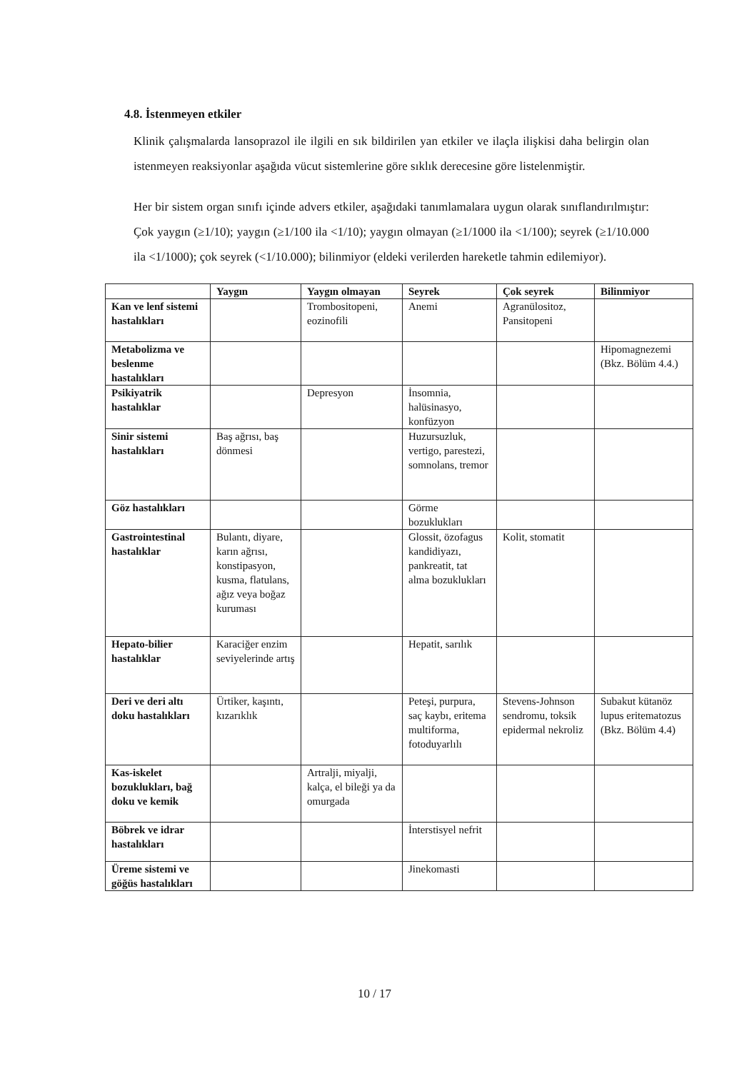4.8. İstenmeyen etkiler
Klinik çalışmalarda lansoprazol ile ilgili en sık bildirilen yan etkiler ve ilaçla ilişkisi daha belirgin olan istenmeyen reaksiyonlar aşağıda vücut sistemlerine göre sıklık derecesine göre listelenmiştir.
Her bir sistem organ sınıfı içinde advers etkiler, aşağıdaki tanımlamalara uygun olarak sınıflandırılmıştır: Çok yaygın (≥1/10); yaygın (≥1/100 ila <1/10); yaygın olmayan (≥1/1000 ila <1/100); seyrek (≥1/10.000 ila <1/1000); çok seyrek (<1/10.000); bilinmiyor (eldeki verilerden hareketle tahmin edilemiyor).
| | Yaygın | Yaygın olmayan | Seyrek | Çok seyrek | Bilinmiyor |
| --- | --- | --- | --- | --- | --- |
| Kan ve lenf sistemi hastalıkları | | Trombositopeni, eozinofili | Anemi | Agranülositoz, Pansitopeni | |
| Metabolizma ve beslenme hastalıkları | | | | | Hipomagnezemi (Bkz. Bölüm 4.4.) |
| Psikiyatrik hastalıklar | | Depresyon | İnsomnia, halüsinasyo, konfüzyon | | |
| Sinir sistemi hastalıkları | Baş ağrısı, baş dönmesi | | Huzursuzluk, vertigo, parestezi, somnolans, tremor | | |
| Göz hastalıkları | | | Görme bozuklukları | | |
| Gastrointestinal hastalıklar | Bulantı, diyare, karın ağrısı, konstipasyon, kusma, flatulans, ağız veya boğaz kuruması | | Glossit, özofagus kandidiyazı, pankreatit, tat alma bozuklukları | Kolit, stomatit | |
| Hepato-bilier hastalıklar | Karaciğer enzim seviyelerinde artış | | Hepatit, sarılık | | |
| Deri ve deri altı doku hastalıkları | Ürtiker, kaşıntı, kızarıklık | | Peteşi, purpura, saç kaybı, eritema multiforma, fotoduyarlılı | Stevens-Johnson sendromu, toksik epidermal nekroliz | Subakut kütanöz lupus eritematozus (Bkz. Bölüm 4.4) |
| Kas-iskelet bozuklukları, bağ doku ve kemik | | Artralji, miyalji, kalça, el bileği ya da omurgada | | | |
| Böbrek ve idrar hastalıkları | | | İnterstisyel nefrit | | |
| Üreme sistemi ve göğüs hastalıkları | | | Jinekomasti | | |
10 / 17